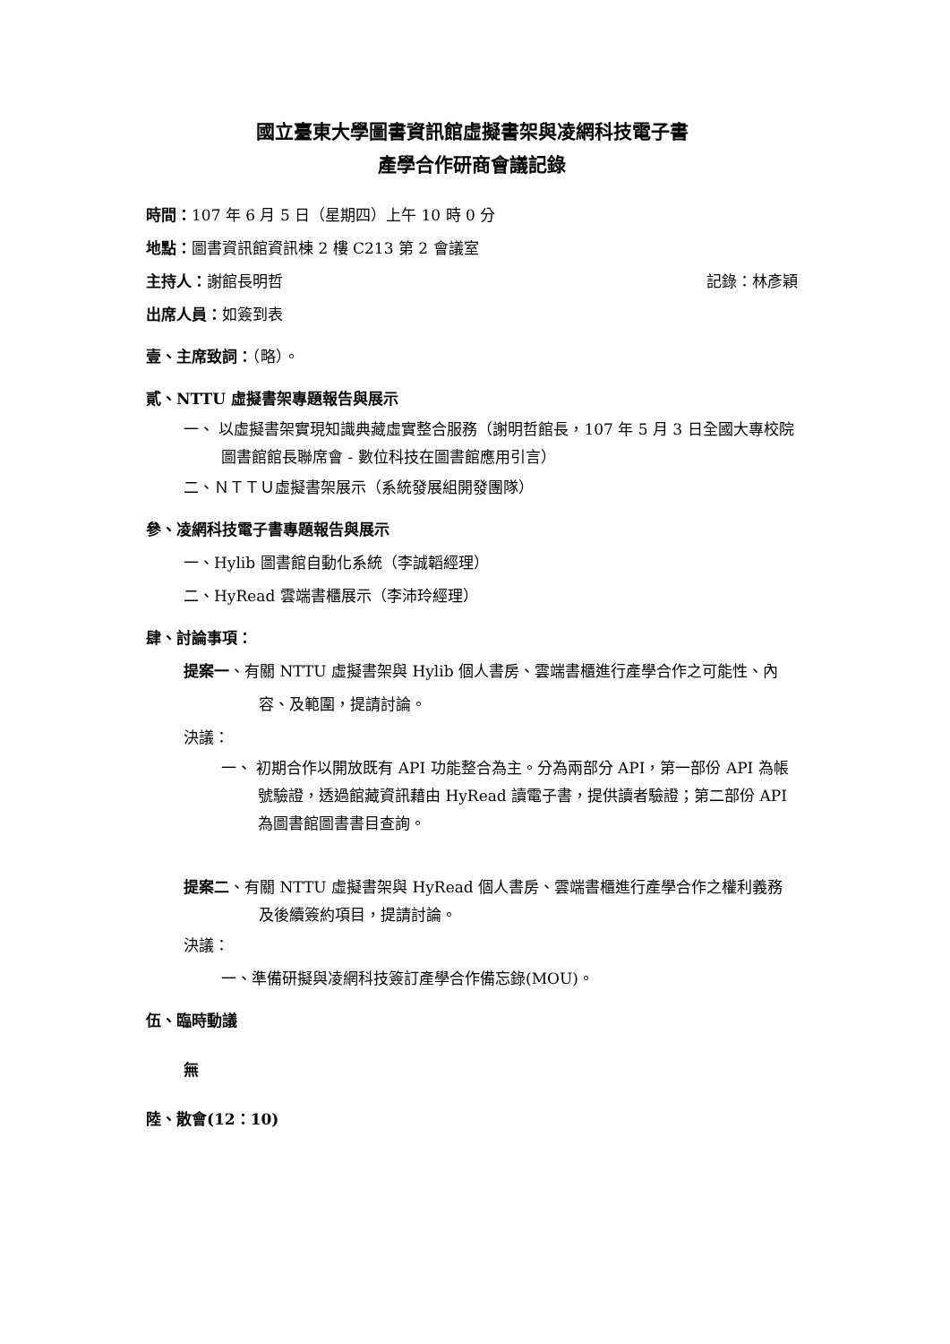國立臺東大學圖書資訊館虛擬書架與凌網科技電子書
產學合作研商會議記錄
時間：107 年 6 月 5 日（星期四）上午 10 時 0 分
地點：圖書資訊館資訊棟 2 樓 C213 第 2 會議室
主持人：謝館長明哲 記錄：林彥穎
出席人員：如簽到表
壹、主席致詞：（略）。
貳、NTTU 虛擬書架專題報告與展示
一、 以虛擬書架實現知識典藏虛實整合服務（謝明哲館長，107 年 5 月 3 日全國大專校院圖書館館長聯席會 - 數位科技在圖書館應用引言）
二、ＮＴＴＵ虛擬書架展示（系統發展組開發團隊）
參、凌網科技電子書專題報告與展示
一、Hylib 圖書館自動化系統（李誠韜經理）
二、HyRead 雲端書櫃展示（李沛玲經理）
肆、討論事項：
提案一、有關 NTTU 虛擬書架與 Hylib 個人書房、雲端書櫃進行產學合作之可能性、內容、及範圍，提請討論。
決議：
一、 初期合作以開放既有 API 功能整合為主。分為兩部分 API，第一部份 API 為帳號驗證，透過館藏資訊藉由 HyRead 讀電子書，提供讀者驗證；第二部份 API 為圖書館圖書書目查詢。
提案二、有關 NTTU 虛擬書架與 HyRead 個人書房、雲端書櫃進行產學合作之權利義務及後續簽約項目，提請討論。
決議：
一、準備研擬與凌網科技簽訂產學合作備忘錄(MOU)。
伍、臨時動議
無
陸、散會(12：10)